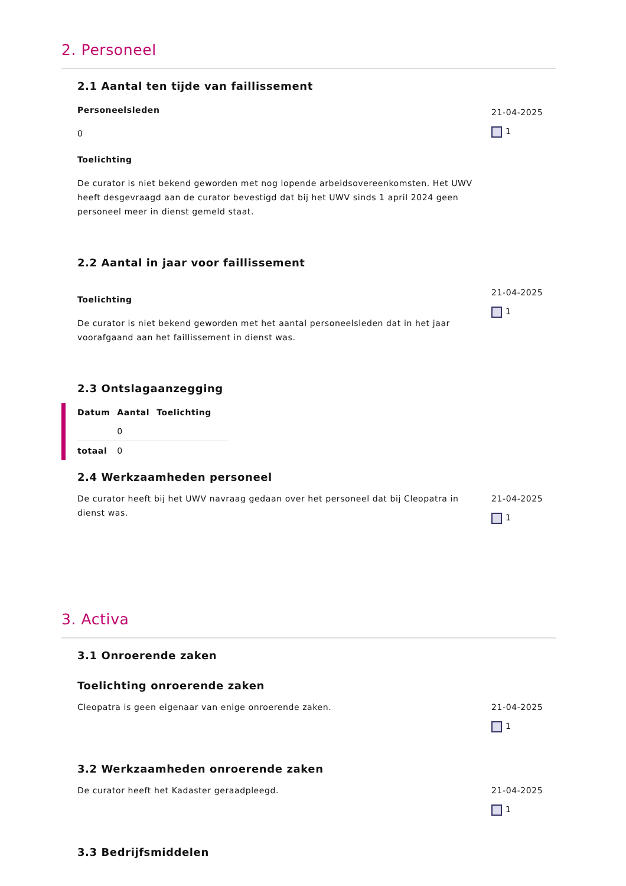2. Personeel
2.1 Aantal ten tijde van faillissement
Personeelsleden
0
Toelichting
De curator is niet bekend geworden met nog lopende arbeidsovereenkomsten. Het UWV heeft desgevraagd aan de curator bevestigd dat bij het UWV sinds 1 april 2024 geen personeel meer in dienst gemeld staat.
21-04-2025
1
2.2 Aantal in jaar voor faillissement
Toelichting
De curator is niet bekend geworden met het aantal personeelsleden dat in het jaar voorafgaand aan het faillissement in dienst was.
21-04-2025
1
2.3 Ontslagaanzegging
| Datum | Aantal | Toelichting |
| --- | --- | --- |
| | 0 | |
| totaal | 0 | |
2.4 Werkzaamheden personeel
De curator heeft bij het UWV navraag gedaan over het personeel dat bij Cleopatra in dienst was.
21-04-2025
1
3. Activa
3.1 Onroerende zaken
Toelichting onroerende zaken
Cleopatra is geen eigenaar van enige onroerende zaken. 21-04-2025
1
3.2 Werkzaamheden onroerende zaken
De curator heeft het Kadaster geraadpleegd. 21-04-2025
1
3.3 Bedrijfsmiddelen